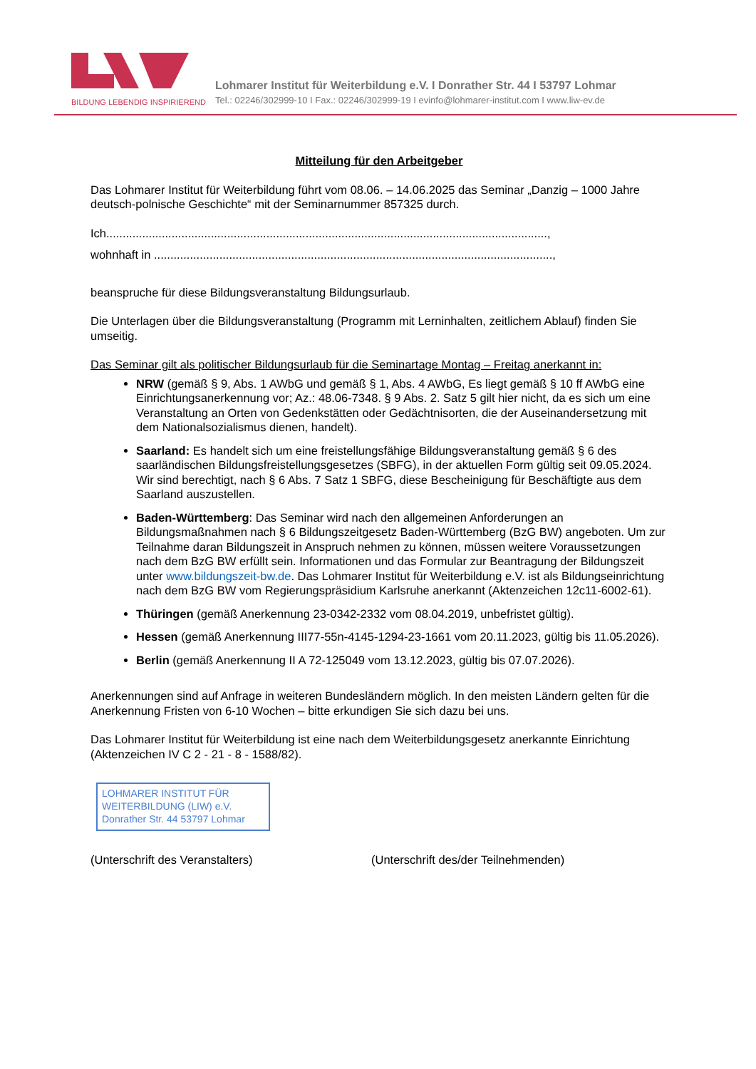BILDUNG LEBENDIG INSPIRIEREND
Lohmarer Institut für Weiterbildung e.V. I Donrather Str. 44 I 53797 Lohmar
Tel.: 02246/302999-10 I Fax.: 02246/302999-19 I evinfo@lohmarer-institut.com I www.liw-ev.de
Mitteilung für den Arbeitgeber
Das Lohmarer Institut für Weiterbildung führt vom 08.06. – 14.06.2025 das Seminar „Danzig – 1000 Jahre deutsch-polnische Geschichte“ mit der Seminarnummer 857325 durch.
Ich.......................................................................................................................................,
wohnhaft in ..........................................................................................................................,
beanspruche für diese Bildungsveranstaltung Bildungsurlaub.
Die Unterlagen über die Bildungsveranstaltung (Programm mit Lerninhalten, zeitlichem Ablauf) finden Sie umseitig.
Das Seminar gilt als politischer Bildungsurlaub für die Seminartage Montag – Freitag anerkannt in:
NRW (gemäß § 9, Abs. 1 AWbG und gemäß § 1, Abs. 4 AWbG, Es liegt gemäß § 10 ff AWbG eine Einrichtungsanerkennung vor; Az.: 48.06-7348. § 9 Abs. 2. Satz 5 gilt hier nicht, da es sich um eine Veranstaltung an Orten von Gedenkstätten oder Gedächtnisorten, die der Auseinandersetzung mit dem Nationalsozialismus dienen, handelt).
Saarland: Es handelt sich um eine freistellungsfähige Bildungsveranstaltung gemäß § 6 des saarländischen Bildungsfreistellungsgesetzes (SBFG), in der aktuellen Form gültig seit 09.05.2024. Wir sind berechtigt, nach § 6 Abs. 7 Satz 1 SBFG, diese Bescheinigung für Beschäftigte aus dem Saarland auszustellen.
Baden-Württemberg: Das Seminar wird nach den allgemeinen Anforderungen an Bildungsmaßnahmen nach § 6 Bildungszeitgesetz Baden-Württemberg (BzG BW) angeboten. Um zur Teilnahme daran Bildungszeit in Anspruch nehmen zu können, müssen weitere Voraussetzungen nach dem BzG BW erfüllt sein. Informationen und das Formular zur Beantragung der Bildungszeit unter www.bildungszeit-bw.de. Das Lohmarer Institut für Weiterbildung e.V. ist als Bildungseinrichtung nach dem BzG BW vom Regierungspräsidium Karlsruhe anerkannt (Aktenzeichen 12c11-6002-61).
Thüringen (gemäß Anerkennung 23-0342-2332 vom 08.04.2019, unbefristet gültig).
Hessen (gemäß Anerkennung III77-55n-4145-1294-23-1661 vom 20.11.2023, gültig bis 11.05.2026).
Berlin (gemäß Anerkennung II A 72-125049 vom 13.12.2023, gültig bis 07.07.2026).
Anerkennungen sind auf Anfrage in weiteren Bundesländern möglich. In den meisten Ländern gelten für die Anerkennung Fristen von 6-10 Wochen – bitte erkundigen Sie sich dazu bei uns.
Das Lohmarer Institut für Weiterbildung ist eine nach dem Weiterbildungsgesetz anerkannte Einrichtung (Aktenzeichen IV C 2 - 21 - 8 - 1588/82).
LOHMARER INSTITUT FÜR
WEITERBILDUNG (LIW) e.V.
Donrather Str. 44 53797 Lohmar
(Unterschrift des Veranstalters) (Unterschrift des/der Teilnehmenden)